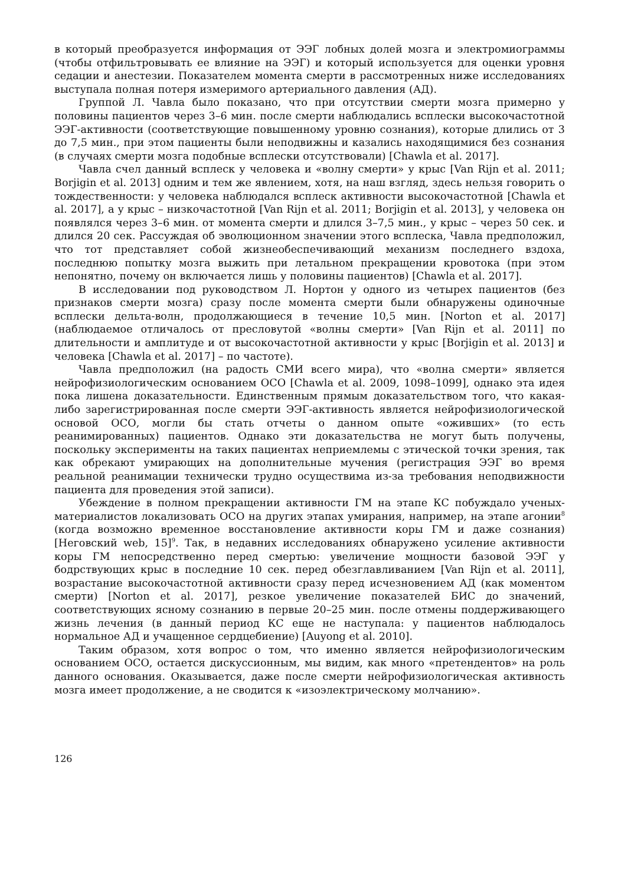в который преобразуется информация от ЭЭГ лобных долей мозга и электромиограммы (чтобы отфильтровывать ее влияние на ЭЭГ) и который используется для оценки уровня седации и анестезии. Показателем момента смерти в рассмотренных ниже исследованиях выступала полная потеря измеримого артериального давления (АД).
Группой Л. Чавла было показано, что при отсутствии смерти мозга примерно у половины пациентов через 3–6 мин. после смерти наблюдались всплески высокочастотной ЭЭГ-активности (соответствующие повышенному уровню сознания), которые длились от 3 до 7,5 мин., при этом пациенты были неподвижны и казались находящимися без сознания (в случаях смерти мозга подобные всплески отсутствовали) [Chawla et al. 2017].
Чавла счел данный всплеск у человека и «волну смерти» у крыс [Van Rijn et al. 2011; Borjigin et al. 2013] одним и тем же явлением, хотя, на наш взгляд, здесь нельзя говорить о тождественности: у человека наблюдался всплеск активности высокочастотной [Chawla et al. 2017], а у крыс – низкочастотной [Van Rijn et al. 2011; Borjigin et al. 2013], у человека он появлялся через 3–6 мин. от момента смерти и длился 3–7,5 мин., у крыс – через 50 сек. и длился 20 сек. Рассуждая об эволюционном значении этого всплеска, Чавла предположил, что тот представляет собой жизнеобеспечивающий механизм последнего вздоха, последнюю попытку мозга выжить при летальном прекращении кровотока (при этом непонятно, почему он включается лишь у половины пациентов) [Chawla et al. 2017].
В исследовании под руководством Л. Нортон у одного из четырех пациентов (без признаков смерти мозга) сразу после момента смерти были обнаружены одиночные всплески дельта-волн, продолжающиеся в течение 10,5 мин. [Norton et al. 2017] (наблюдаемое отличалось от пресловутой «волны смерти» [Van Rijn et al. 2011] по длительности и амплитуде и от высокочастотной активности у крыс [Borjigin et al. 2013] и человека [Chawla et al. 2017] – по частоте).
Чавла предположил (на радость СМИ всего мира), что «волна смерти» является нейрофизиологическим основанием ОСО [Chawla et al. 2009, 1098–1099], однако эта идея пока лишена доказательности. Единственным прямым доказательством того, что какая-либо зарегистрированная после смерти ЭЭГ-активность является нейрофизиологической основой ОСО, могли бы стать отчеты о данном опыте «оживших» (то есть реанимированных) пациентов. Однако эти доказательства не могут быть получены, поскольку эксперименты на таких пациентах неприемлемы с этической точки зрения, так как обрекают умирающих на дополнительные мучения (регистрация ЭЭГ во время реальной реанимации технически трудно осуществима из-за требования неподвижности пациента для проведения этой записи).
Убеждение в полном прекращении активности ГМ на этапе КС побуждало ученых-материалистов локализовать ОСО на других этапах умирания, например, на этапе агонии<sup>8</sup> (когда возможно временное восстановление активности коры ГМ и даже сознания) [Неговский web, 15]<sup>9</sup>. Так, в недавних исследованиях обнаружено усиление активности коры ГМ непосредственно перед смертью: увеличение мощности базовой ЭЭГ у бодрствующих крыс в последние 10 сек. перед обезглавливанием [Van Rijn et al. 2011], возрастание высокочастотной активности сразу перед исчезновением АД (как моментом смерти) [Norton et al. 2017], резкое увеличение показателей БИС до значений, соответствующих ясному сознанию в первые 20–25 мин. после отмены поддерживающего жизнь лечения (в данный период КС еще не наступала: у пациентов наблюдалось нормальное АД и учащенное сердцебиение) [Auyong et al. 2010].
Таким образом, хотя вопрос о том, что именно является нейрофизиологическим основанием ОСО, остается дискуссионным, мы видим, как много «претендентов» на роль данного основания. Оказывается, даже после смерти нейрофизиологическая активность мозга имеет продолжение, а не сводится к «изоэлектрическому молчанию».
126